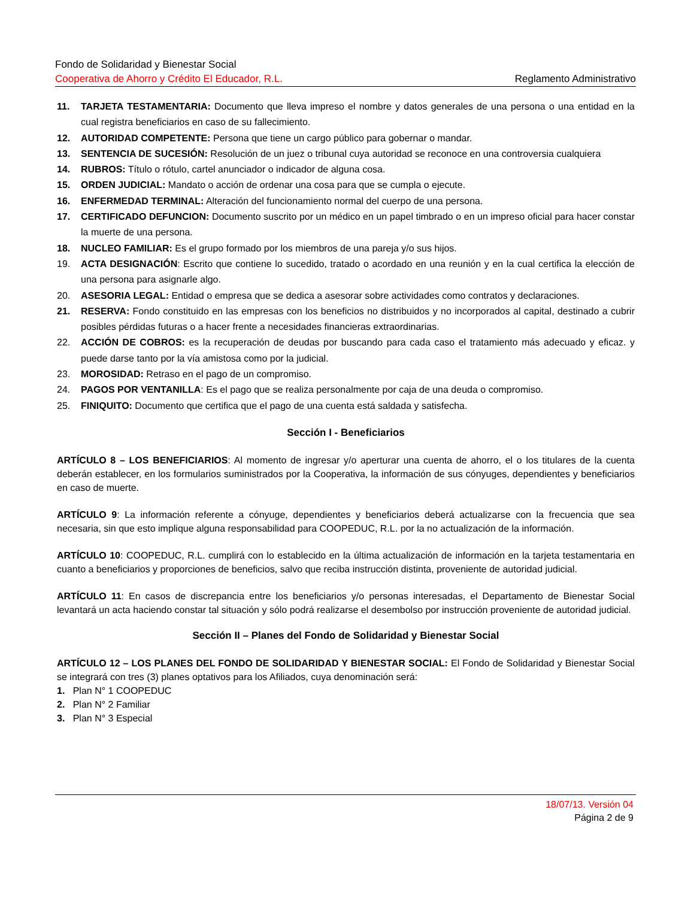Fondo de Solidaridad y Bienestar Social
Cooperativa de Ahorro y Crédito El Educador, R.L. Reglamento Administrativo
11. TARJETA TESTAMENTARIA: Documento que lleva impreso el nombre y datos generales de una persona o una entidad en la cual registra beneficiarios en caso de su fallecimiento.
12. AUTORIDAD COMPETENTE: Persona que tiene un cargo público para gobernar o mandar.
13. SENTENCIA DE SUCESIÓN: Resolución de un juez o tribunal cuya autoridad se reconoce en una controversia cualquiera
14. RUBROS: Título o rótulo, cartel anunciador o indicador de alguna cosa.
15. ORDEN JUDICIAL: Mandato o acción de ordenar una cosa para que se cumpla o ejecute.
16. ENFERMEDAD TERMINAL: Alteración del funcionamiento normal del cuerpo de una persona.
17. CERTIFICADO DEFUNCION: Documento suscrito por un médico en un papel timbrado o en un impreso oficial para hacer constar la muerte de una persona.
18. NUCLEO FAMILIAR: Es el grupo formado por los miembros de una pareja y/o sus hijos.
19. ACTA DESIGNACIÓN: Escrito que contiene lo sucedido, tratado o acordado en una reunión y en la cual certifica la elección de una persona para asignarle algo.
20. ASESORIA LEGAL: Entidad o empresa que se dedica a asesorar sobre actividades como contratos y declaraciones.
21. RESERVA: Fondo constituido en las empresas con los beneficios no distribuidos y no incorporados al capital, destinado a cubrir posibles pérdidas futuras o a hacer frente a necesidades financieras extraordinarias.
22. ACCIÓN DE COBROS: es la recuperación de deudas por buscando para cada caso el tratamiento más adecuado y eficaz. y puede darse tanto por la vía amistosa como por la judicial.
23. MOROSIDAD: Retraso en el pago de un compromiso.
24. PAGOS POR VENTANILLA: Es el pago que se realiza personalmente por caja de una deuda o compromiso.
25. FINIQUITO: Documento que certifica que el pago de una cuenta está saldada y satisfecha.
Sección I - Beneficiarios
ARTÍCULO 8 – LOS BENEFICIARIOS: Al momento de ingresar y/o aperturar una cuenta de ahorro, el o los titulares de la cuenta deberán establecer, en los formularios suministrados por la Cooperativa, la información de sus cónyuges, dependientes y beneficiarios en caso de muerte.
ARTÍCULO 9: La información referente a cónyuge, dependientes y beneficiarios deberá actualizarse con la frecuencia que sea necesaria, sin que esto implique alguna responsabilidad para COOPEDUC, R.L. por la no actualización de la información.
ARTÍCULO 10: COOPEDUC, R.L. cumplirá con lo establecido en la última actualización de información en la tarjeta testamentaria en cuanto a beneficiarios y proporciones de beneficios, salvo que reciba instrucción distinta, proveniente de autoridad judicial.
ARTÍCULO 11: En casos de discrepancia entre los beneficiarios y/o personas interesadas, el Departamento de Bienestar Social levantará un acta haciendo constar tal situación y sólo podrá realizarse el desembolso por instrucción proveniente de autoridad judicial.
Sección II – Planes del Fondo de Solidaridad y Bienestar Social
ARTÍCULO 12 – LOS PLANES DEL FONDO DE SOLIDARIDAD Y BIENESTAR SOCIAL: El Fondo de Solidaridad y Bienestar Social se integrará con tres (3) planes optativos para los Afiliados, cuya denominación será:
1. Plan N° 1 COOPEDUC
2. Plan N° 2 Familiar
3. Plan N° 3 Especial
18/07/13. Versión 04
Página 2 de 9